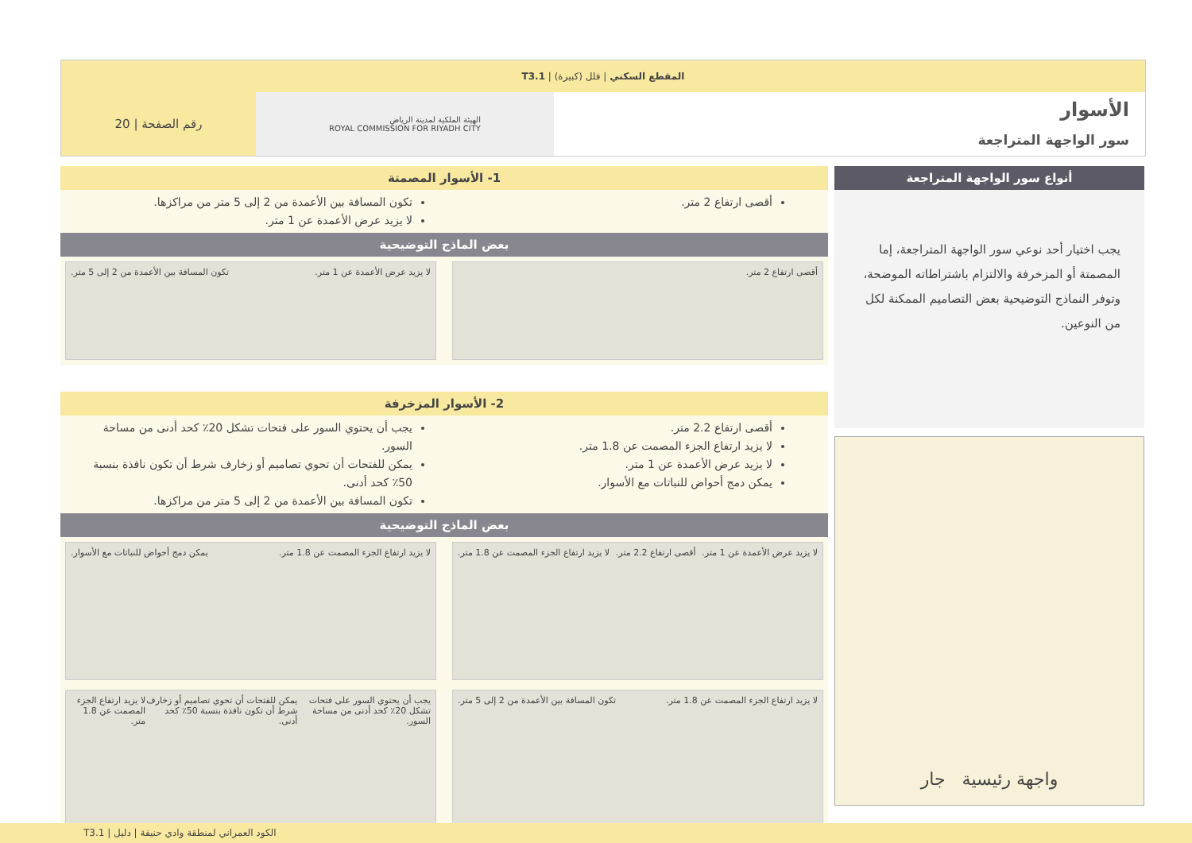المقطع السكني | فلل (كبيرة) | T3.1
الأسوار
سور الواجهة المتراجعة
الهيئة الملكية لمدينة الرياض
ROYAL COMMISSION FOR RIYADH CITY
رقم الصفحة | 20
أنواع سور الواجهة المتراجعة
يجب اختيار أحد نوعي سور الواجهة المتراجعة، إما المصمتة أو المزخرفة والالتزام باشتراطاته الموضحة، وتوفر النماذج التوضيحية بعض التصاميم الممكنة لكل من النوعين.
واجهة رئيسية جار
1- الأسوار المصمتة
أقصى ارتفاع 2 متر. تكون المسافة بين الأعمدة من 2 إلى 5 متر من مراكزها.
لا يزيد عرض الأعمدة عن 1 متر.
بعض الماذج التوضيحية
أقصى ارتفاع 2 متر. لا يزيد عرض الأعمدة عن 1 متر. تكون المسافة بين الأعمدة من 2 إلى 5 متر.
2- الأسوار المزخرفة
أقصى ارتفاع 2.2 متر.
لا يزيد ارتفاع الجزء المصمت عن 1.8 متر.
لا يزيد عرض الأعمدة عن 1 متر.
يمكن دمج أحواض للنباتات مع الأسوار.
يجب أن يحتوي السور على فتحات تشكل 20٪ كحد أدنى من مساحة السور.
يمكن للفتحات أن تحوي تصاميم أو زخارف شرط أن تكون نافذة بنسبة 50٪ كحد أدنى.
تكون المسافة بين الأعمدة من 2 إلى 5 متر من مراكزها.
بعض الماذج التوضيحية
لا يزيد عرض الأعمدة عن 1 متر. أقصى ارتفاع 2.2 متر. لا يزيد ارتفاع الجزء المصمت عن 1.8 متر.
لا يزيد ارتفاع الجزء المصمت عن 1.8 متر. يمكن دمج أحواض للنباتات مع الأسوار.
لا يزيد ارتفاع الجزء المصمت عن 1.8 متر. تكون المسافة بين الأعمدة من 2 إلى 5 متر.
يجب أن يحتوي السور على فتحات تشكل 20٪ كحد أدنى من مساحة السور. يمكن للفتحات أن تحوي تصاميم أو زخارف شرط أن تكون نافذة بنسبة 50٪ كحد أدنى. لا يزيد ارتفاع الجزء المصمت عن 1.8 متر.
الكود العمراني لمنطقة وادي حنيفة | دليل | T3.1